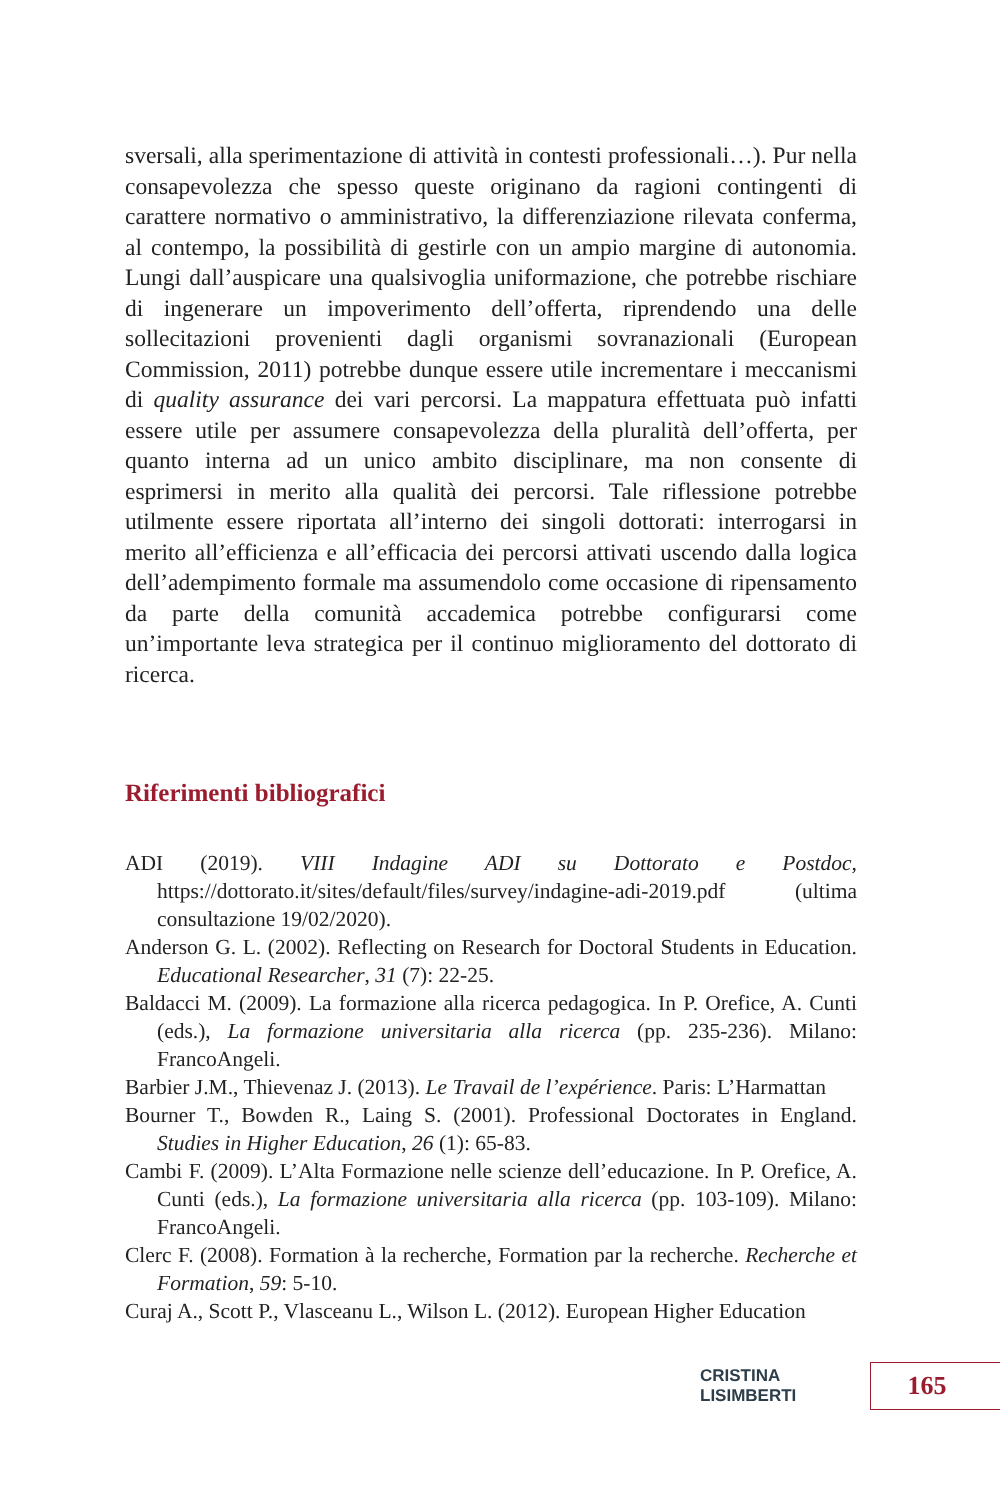sversali, alla sperimentazione di attività in contesti professionali…). Pur nella consapevolezza che spesso queste originano da ragioni contingenti di carattere normativo o amministrativo, la differenziazione rilevata conferma, al contempo, la possibilità di gestirle con un ampio margine di autonomia. Lungi dall’auspicare una qualsivoglia uniformazione, che potrebbe rischiare di ingenerare un impoverimento dell’offerta, riprendendo una delle sollecitazioni provenienti dagli organismi sovranazionali (European Commission, 2011) potrebbe dunque essere utile incrementare i meccanismi di quality assurance dei vari percorsi. La mappatura effettuata può infatti essere utile per assumere consapevolezza della pluralità dell’offerta, per quanto interna ad un unico ambito disciplinare, ma non consente di esprimersi in merito alla qualità dei percorsi. Tale riflessione potrebbe utilmente essere riportata all’interno dei singoli dottorati: interrogarsi in merito all’efficienza e all’efficacia dei percorsi attivati uscendo dalla logica dell’adempimento formale ma assumendolo come occasione di ripensamento da parte della comunità accademica potrebbe configurarsi come un’importante leva strategica per il continuo miglioramento del dottorato di ricerca.
Riferimenti bibliografici
ADI (2019). VIII Indagine ADI su Dottorato e Postdoc, https://dottorato.it/sites/default/files/survey/indagine-adi-2019.pdf (ultima consultazione 19/02/2020).
Anderson G. L. (2002). Reflecting on Research for Doctoral Students in Education. Educational Researcher, 31 (7): 22-25.
Baldacci M. (2009). La formazione alla ricerca pedagogica. In P. Orefice, A. Cunti (eds.), La formazione universitaria alla ricerca (pp. 235-236). Milano: FrancoAngeli.
Barbier J.M., Thievenaz J. (2013). Le Travail de l’expérience. Paris: L’Harmattan
Bourner T., Bowden R., Laing S. (2001). Professional Doctorates in England. Studies in Higher Education, 26 (1): 65-83.
Cambi F. (2009). L’Alta Formazione nelle scienze dell’educazione. In P. Orefice, A. Cunti (eds.), La formazione universitaria alla ricerca (pp. 103-109). Milano: FrancoAngeli.
Clerc F. (2008). Formation à la recherche, Formation par la recherche. Recherche et Formation, 59: 5-10.
Curaj A., Scott P., Vlasceanu L., Wilson L. (2012). European Higher Education
CRISTINA LISIMBERTI 165